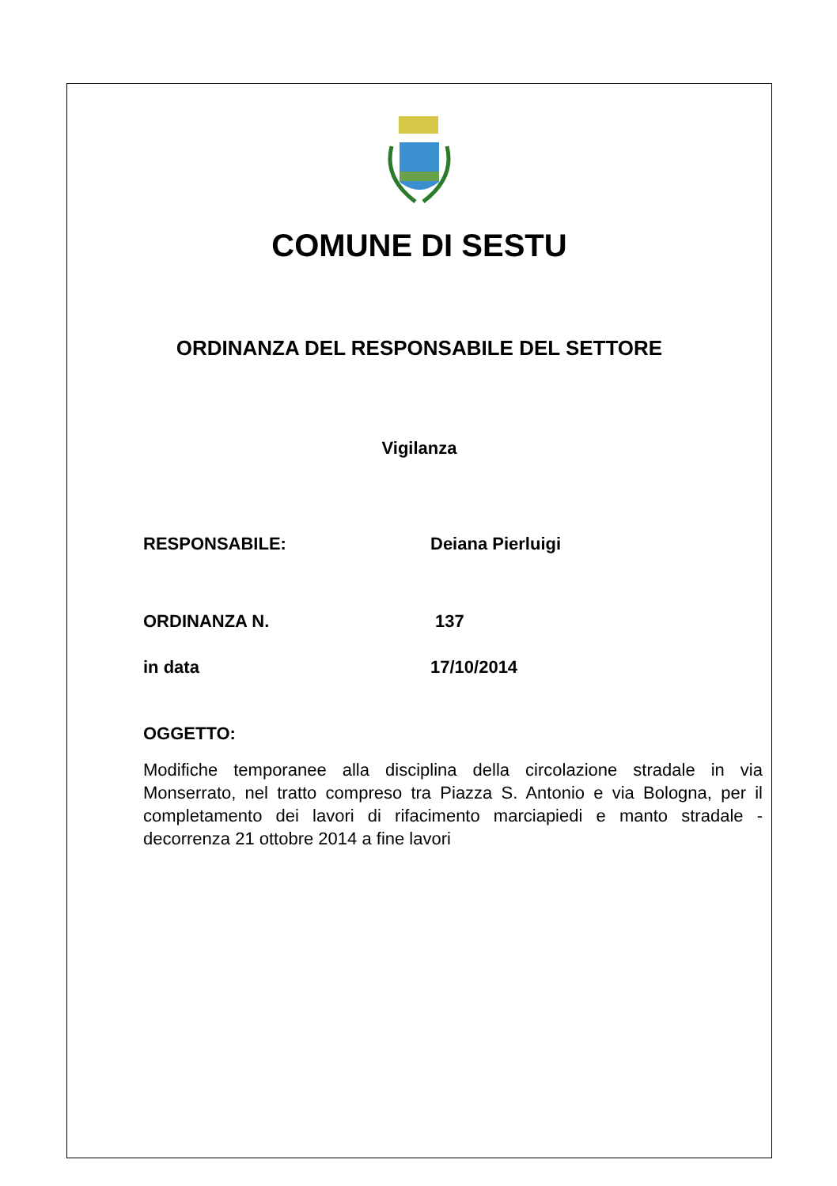COMUNE DI SESTU
ORDINANZA DEL RESPONSABILE DEL SETTORE
Vigilanza
RESPONSABILE: Deiana Pierluigi
ORDINANZA N. 137
in data 17/10/2014
OGGETTO:
Modifiche temporanee alla disciplina della circolazione stradale in via Monserrato, nel tratto compreso tra Piazza S. Antonio e via Bologna, per il completamento dei lavori di rifacimento marciapiedi e manto stradale - decorrenza 21 ottobre 2014 a fine lavori